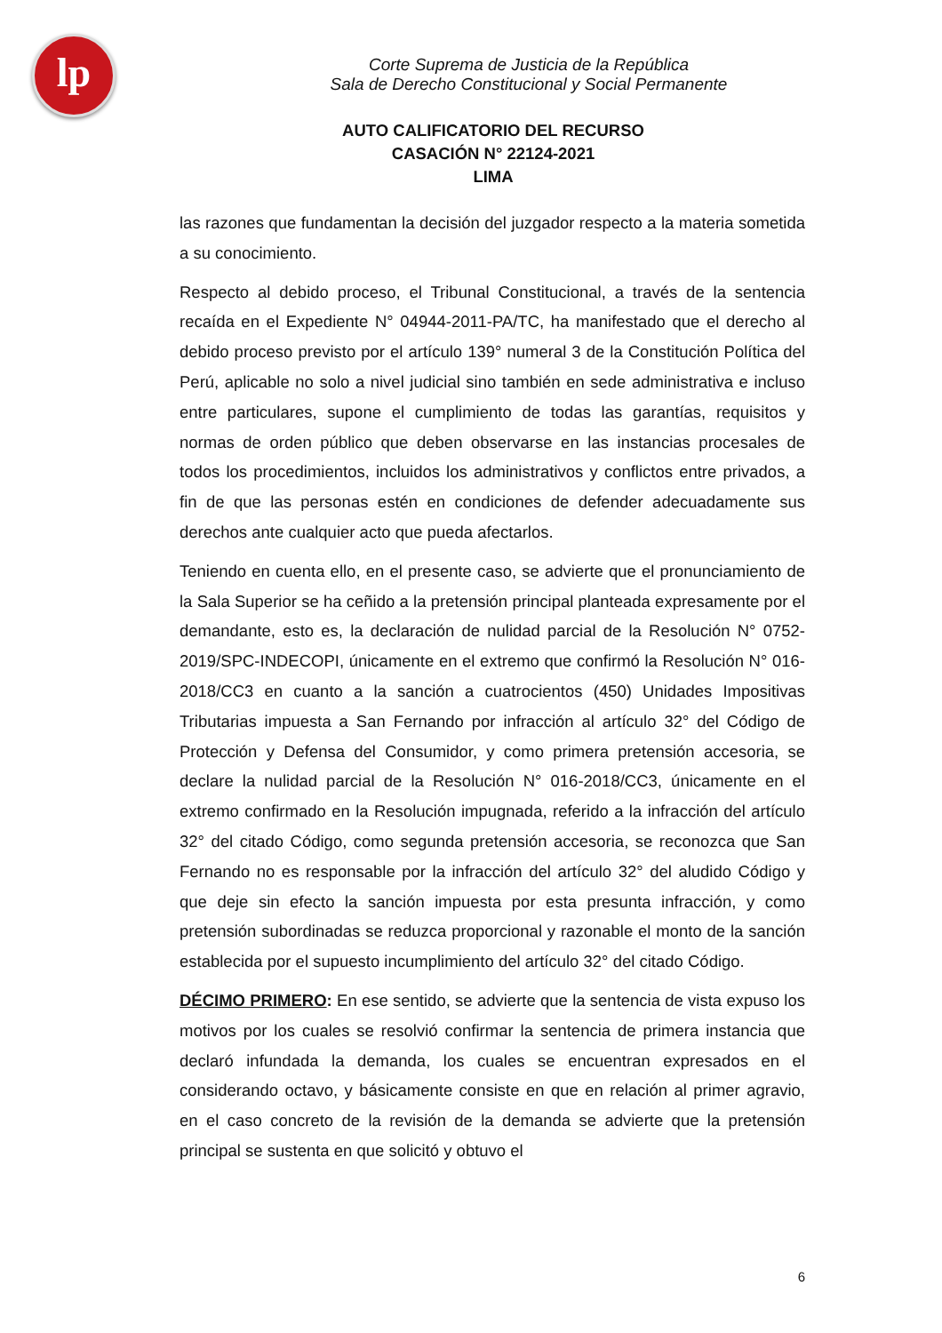lp
Corte Suprema de Justicia de la República
Sala de Derecho Constitucional y Social Permanente
AUTO CALIFICATORIO DEL RECURSO
CASACIÓN N° 22124-2021
LIMA
las razones que fundamentan la decisión del juzgador respecto a la materia sometida a su conocimiento.
Respecto al debido proceso, el Tribunal Constitucional, a través de la sentencia recaída en el Expediente N° 04944-2011-PA/TC, ha manifestado que el derecho al debido proceso previsto por el artículo 139° numeral 3 de la Constitución Política del Perú, aplicable no solo a nivel judicial sino también en sede administrativa e incluso entre particulares, supone el cumplimiento de todas las garantías, requisitos y normas de orden público que deben observarse en las instancias procesales de todos los procedimientos, incluidos los administrativos y conflictos entre privados, a fin de que las personas estén en condiciones de defender adecuadamente sus derechos ante cualquier acto que pueda afectarlos.
Teniendo en cuenta ello, en el presente caso, se advierte que el pronunciamiento de la Sala Superior se ha ceñido a la pretensión principal planteada expresamente por el demandante, esto es, la declaración de nulidad parcial de la Resolución N° 0752-2019/SPC-INDECOPI, únicamente en el extremo que confirmó la Resolución N° 016-2018/CC3 en cuanto a la sanción a cuatrocientos (450) Unidades Impositivas Tributarias impuesta a San Fernando por infracción al artículo 32° del Código de Protección y Defensa del Consumidor, y como primera pretensión accesoria, se declare la nulidad parcial de la Resolución N° 016-2018/CC3, únicamente en el extremo confirmado en la Resolución impugnada, referido a la infracción del artículo 32° del citado Código, como segunda pretensión accesoria, se reconozca que San Fernando no es responsable por la infracción del artículo 32° del aludido Código y que deje sin efecto la sanción impuesta por esta presunta infracción, y como pretensión subordinadas se reduzca proporcional y razonable el monto de la sanción establecida por el supuesto incumplimiento del artículo 32° del citado Código.
DÉCIMO PRIMERO: En ese sentido, se advierte que la sentencia de vista expuso los motivos por los cuales se resolvió confirmar la sentencia de primera instancia que declaró infundada la demanda, los cuales se encuentran expresados en el considerando octavo, y básicamente consiste en que en relación al primer agravio, en el caso concreto de la revisión de la demanda se advierte que la pretensión principal se sustenta en que solicitó y obtuvo el
6